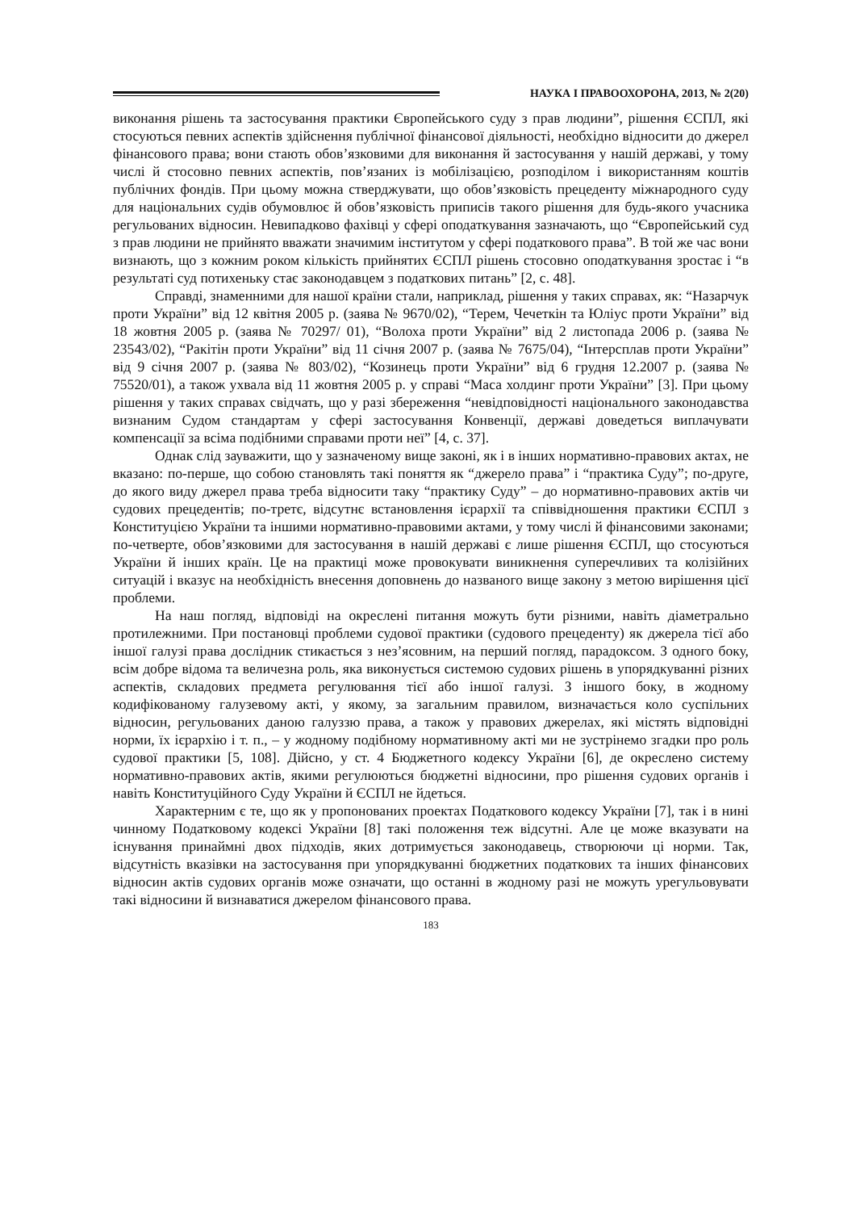НАУКА І ПРАВООХОРОНА, 2013, № 2(20)
виконання рішень та застосування практики Європейського суду з прав людини”, рішення ЄСПЛ, які стосуються певних аспектів здійснення публічної фінансової діяльності, необхідно відносити до джерел фінансового права; вони стають обов’язковими для виконання й застосування у нашій державі, у тому числі й стосовно певних аспектів, пов’язаних із мобілізацією, розподілом і використанням коштів публічних фондів. При цьому можна стверджувати, що обов’язковість прецеденту міжнародного суду для національних судів обумовлює й обов’язковість приписів такого рішення для будь-якого учасника регульованих відносин. Невипадково фахівці у сфері оподаткування зазначають, що “Європейський суд з прав людини не прийнято вважати значимим інститутом у сфері податкового права”. В той же час вони визнають, що з кожним роком кількість прийнятих ЄСПЛ рішень стосовно оподаткування зростає і “в результаті суд потихеньку стає законодавцем з податкових питань” [2, с. 48].
Справді, знаменними для нашої країни стали, наприклад, рішення у таких справах, як: “Назарчук проти України” від 12 квітня 2005 р. (заява № 9670/02), “Терем, Чечеткін та Юліус проти України” від 18 жовтня 2005 р. (заява № 70297/ 01), “Волоха проти України” від 2 листопада 2006 р. (заява № 23543/02), “Ракітін проти України” від 11 січня 2007 р. (заява № 7675/04), “Інтерсплав проти України” від 9 січня 2007 р. (заява № 803/02), “Козинець проти України” від 6 грудня 12.2007 р. (заява № 75520/01), а також ухвала від 11 жовтня 2005 р. у справі “Маса холдинг проти України” [3]. При цьому рішення у таких справах свідчать, що у разі збереження “невідповідності національного законодавства визнаним Судом стандартам у сфері застосування Конвенції, державі доведеться виплачувати компенсації за всіма подібними справами проти неї” [4, с. 37].
Однак слід зауважити, що у зазначеному вище законі, як і в інших нормативно-правових актах, не вказано: по-перше, що собою становлять такі поняття як “джерело права” і “практика Суду”; по-друге, до якого виду джерел права треба відносити таку “практику Суду” – до нормативно-правових актів чи судових прецедентів; по-третє, відсутнє встановлення ієрархії та співвідношення практики ЄСПЛ з Конституцією України та іншими нормативно-правовими актами, у тому числі й фінансовими законами; по-четверте, обов’язковими для застосування в нашій державі є лише рішення ЄСПЛ, що стосуються України й інших країн. Це на практиці може провокувати виникнення суперечливих та колізійних ситуацій і вказує на необхідність внесення доповнень до названого вище закону з метою вирішення цієї проблеми.
На наш погляд, відповіді на окреслені питання можуть бути різними, навіть діаметрально протилежними. При постановці проблеми судової практики (судового прецеденту) як джерела тієї або іншої галузі права дослідник стикається з нез’ясовним, на перший погляд, парадоксом. З одного боку, всім добре відома та величезна роль, яка виконується системою судових рішень в упорядкуванні різних аспектів, складових предмета регулювання тієї або іншої галузі. З іншого боку, в жодному кодифікованому галузевому акті, у якому, за загальним правилом, визначається коло суспільних відносин, регульованих даною галуззю права, а також у правових джерелах, які містять відповідні норми, їх ієрархію і т. п., – у жодному подібному нормативному акті ми не зустрінемо згадки про роль судової практики [5, 108]. Дійсно, у ст. 4 Бюджетного кодексу України [6], де окреслено систему нормативно-правових актів, якими регулюються бюджетні відносини, про рішення судових органів і навіть Конституційного Суду України й ЄСПЛ не йдеться.
Характерним є те, що як у пропонованих проектах Податкового кодексу України [7], так і в нині чинному Податковому кодексі України [8] такі положення теж відсутні. Але це може вказувати на існування принаймні двох підходів, яких дотримується законодавець, створюючи ці норми. Так, відсутність вказівки на застосування при упорядкуванні бюджетних податкових та інших фінансових відносин актів судових органів може означати, що останні в жодному разі не можуть урегульовувати такі відносини й визнаватися джерелом фінансового права.
183